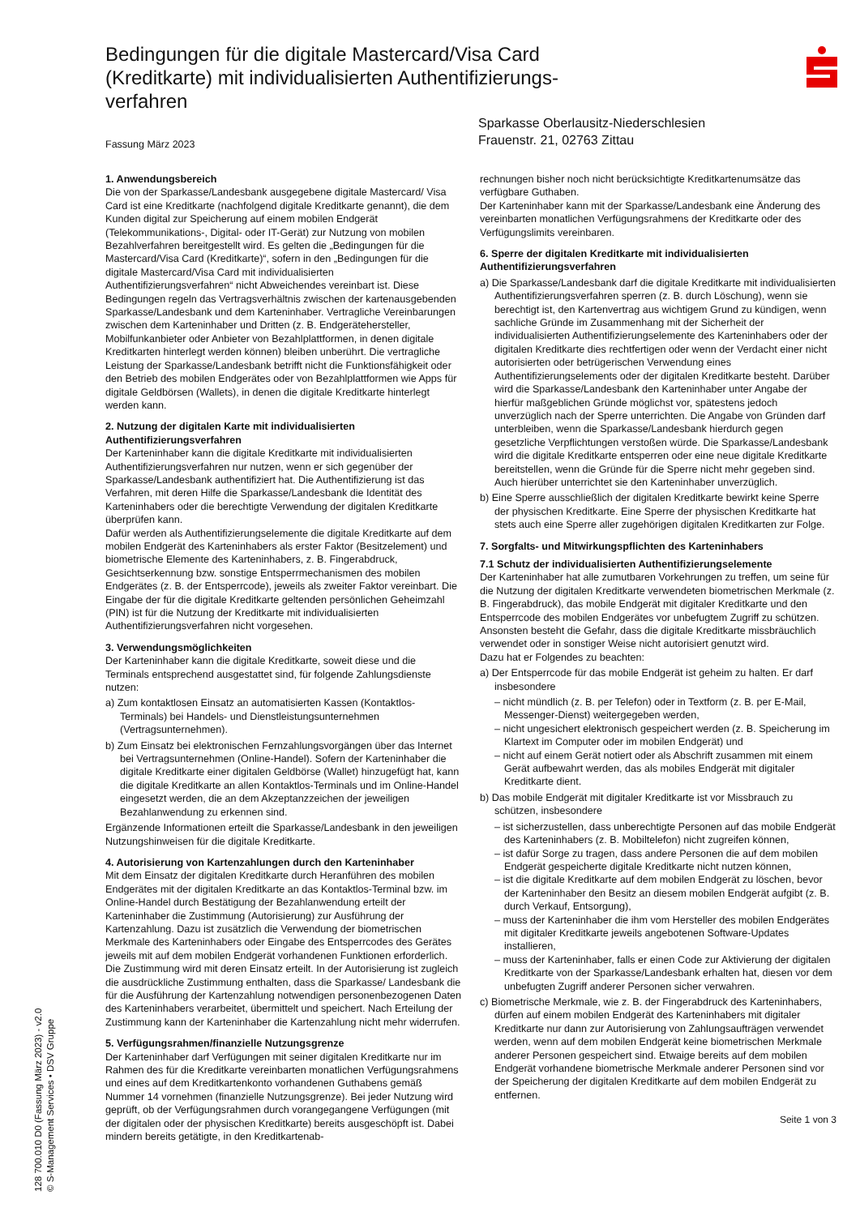Bedingungen für die digitale Mastercard/Visa Card (Kreditkarte) mit individualisierten Authentifizierungs-verfahren
Fassung März 2023
Sparkasse Oberlausitz-Niederschlesien
Frauenstr. 21, 02763 Zittau
1. Anwendungsbereich
Die von der Sparkasse/Landesbank ausgegebene digitale Mastercard/ Visa Card ist eine Kreditkarte (nachfolgend digitale Kreditkarte genannt), die dem Kunden digital zur Speicherung auf einem mobilen Endgerät (Telekommunikations-, Digital- oder IT-Gerät) zur Nutzung von mobilen Bezahlverfahren bereitgestellt wird. Es gelten die „Bedingungen für die Mastercard/Visa Card (Kreditkarte)“, sofern in den „Bedingungen für die digitale Mastercard/Visa Card mit individualisierten Authentifizierungsverfahren“ nicht Abweichendes vereinbart ist. Diese Bedingungen regeln das Vertragsverhältnis zwischen der kartenausgebenden Sparkasse/Landesbank und dem Karteninhaber. Vertragliche Vereinbarungen zwischen dem Karteninhaber und Dritten (z. B. Endgerätehersteller, Mobilfunkanbieter oder Anbieter von Bezahlplattformen, in denen digitale Kreditkarten hinterlegt werden können) bleiben unberührt. Die vertragliche Leistung der Sparkasse/Landesbank betrifft nicht die Funktionsfähigkeit oder den Betrieb des mobilen Endgerätes oder von Bezahlplattformen wie Apps für digitale Geldbörsen (Wallets), in denen die digitale Kreditkarte hinterlegt werden kann.
2. Nutzung der digitalen Karte mit individualisierten Authentifizierungsverfahren
Der Karteninhaber kann die digitale Kreditkarte mit individualisierten Authentifizierungsverfahren nur nutzen, wenn er sich gegenüber der Sparkasse/Landesbank authentifiziert hat. Die Authentifizierung ist das Verfahren, mit deren Hilfe die Sparkasse/Landesbank die Identität des Karteninhabers oder die berechtigte Verwendung der digitalen Kreditkarte überprüfen kann.
Dafür werden als Authentifizierungselemente die digitale Kreditkarte auf dem mobilen Endgerät des Karteninhabers als erster Faktor (Besitzelement) und biometrische Elemente des Karteninhabers, z. B. Fingerabdruck, Gesichtserkennung bzw. sonstige Entsperrmechanismen des mobilen Endgerätes (z. B. der Entsperrcode), jeweils als zweiter Faktor vereinbart. Die Eingabe der für die digitale Kreditkarte geltenden persönlichen Geheimzahl (PIN) ist für die Nutzung der Kreditkarte mit individualisierten Authentifizierungsverfahren nicht vorgesehen.
3. Verwendungsmöglichkeiten
Der Karteninhaber kann die digitale Kreditkarte, soweit diese und die Terminals entsprechend ausgestattet sind, für folgende Zahlungsdienste nutzen:
a) Zum kontaktlosen Einsatz an automatisierten Kassen (Kontaktlos-Terminals) bei Handels- und Dienstleistungsunternehmen (Vertragsunternehmen).
b) Zum Einsatz bei elektronischen Fernzahlungsvorgängen über das Internet bei Vertragsunternehmen (Online-Handel). Sofern der Karteninhaber die digitale Kreditkarte einer digitalen Geldbörse (Wallet) hinzugefügt hat, kann die digitale Kreditkarte an allen Kontaktlos-Terminals und im Online-Handel eingesetzt werden, die an dem Akzeptanzzeichen der jeweiligen Bezahlanwendung zu erkennen sind.
Ergänzende Informationen erteilt die Sparkasse/Landesbank in den jeweiligen Nutzungshinweisen für die digitale Kreditkarte.
4. Autorisierung von Kartenzahlungen durch den Karteninhaber
Mit dem Einsatz der digitalen Kreditkarte durch Heranführen des mobilen Endgerätes mit der digitalen Kreditkarte an das Kontaktlos-Terminal bzw. im Online-Handel durch Bestätigung der Bezahlanwendung erteilt der Karteninhaber die Zustimmung (Autorisierung) zur Ausführung der Kartenzahlung. Dazu ist zusätzlich die Verwendung der biometrischen Merkmale des Karteninhabers oder Eingabe des Entsperrcodes des Gerätes jeweils mit auf dem mobilen Endgerät vorhandenen Funktionen erforderlich. Die Zustimmung wird mit deren Einsatz erteilt. In der Autorisierung ist zugleich die ausdrückliche Zustimmung enthalten, dass die Sparkasse/ Landesbank die für die Ausführung der Kartenzahlung notwendigen personenbezogenen Daten des Karteninhabers verarbeitet, übermittelt und speichert. Nach Erteilung der Zustimmung kann der Karteninhaber die Kartenzahlung nicht mehr widerrufen.
5. Verfügungsrahmen/finanzielle Nutzungsgrenze
Der Karteninhaber darf Verfügungen mit seiner digitalen Kreditkarte nur im Rahmen des für die Kreditkarte vereinbarten monatlichen Verfügungsrahmens und eines auf dem Kreditkartenkonto vorhandenen Guthabens gemäß Nummer 14 vornehmen (finanzielle Nutzungsgrenze). Bei jeder Nutzung wird geprüft, ob der Verfügungsrahmen durch vorangegangene Verfügungen (mit der digitalen oder der physischen Kreditkarte) bereits ausgeschöpft ist. Dabei mindern bereits getätigte, in den Kreditkartenab-
rechnungen bisher noch nicht berücksichtigte Kreditkartenumsätze das verfügbare Guthaben.
Der Karteninhaber kann mit der Sparkasse/Landesbank eine Änderung des vereinbarten monatlichen Verfügungsrahmens der Kreditkarte oder des Verfügungslimits vereinbaren.
6. Sperre der digitalen Kreditkarte mit individualisierten Authentifizierungsverfahren
a) Die Sparkasse/Landesbank darf die digitale Kreditkarte mit individualisierten Authentifizierungsverfahren sperren (z. B. durch Löschung), wenn sie berechtigt ist, den Kartenvertrag aus wichtigem Grund zu kündigen, wenn sachliche Gründe im Zusammenhang mit der Sicherheit der individualisierten Authentifizierungselemente des Karteninhabers oder der digitalen Kreditkarte dies rechtfertigen oder wenn der Verdacht einer nicht autorisierten oder betrügerischen Verwendung eines Authentifizierungselements oder der digitalen Kreditkarte besteht. Darüber wird die Sparkasse/Landesbank den Karteninhaber unter Angabe der hierfür maßgeblichen Gründe möglichst vor, spätestens jedoch unverzüglich nach der Sperre unterrichten. Die Angabe von Gründen darf unterbleiben, wenn die Sparkasse/Landesbank hierdurch gegen gesetzliche Verpflichtungen verstoßen würde. Die Sparkasse/Landesbank wird die digitale Kreditkarte entsperren oder eine neue digitale Kreditkarte bereitstellen, wenn die Gründe für die Sperre nicht mehr gegeben sind. Auch hierüber unterrichtet sie den Karteninhaber unverzüglich.
b) Eine Sperre ausschließlich der digitalen Kreditkarte bewirkt keine Sperre der physischen Kreditkarte. Eine Sperre der physischen Kreditkarte hat stets auch eine Sperre aller zugehörigen digitalen Kreditkarten zur Folge.
7. Sorgfalts- und Mitwirkungspflichten des Karteninhabers
7.1 Schutz der individualisierten Authentifizierungselemente
Der Karteninhaber hat alle zumutbaren Vorkehrungen zu treffen, um seine für die Nutzung der digitalen Kreditkarte verwendeten biometrischen Merkmale (z. B. Fingerabdruck), das mobile Endgerät mit digitaler Kreditkarte und den Entsperrcode des mobilen Endgerätes vor unbefugtem Zugriff zu schützen. Ansonsten besteht die Gefahr, dass die digitale Kreditkarte missbräuchlich verwendet oder in sonstiger Weise nicht autorisiert genutzt wird.
Dazu hat er Folgendes zu beachten:
a) Der Entsperrcode für das mobile Endgerät ist geheim zu halten. Er darf insbesondere
– nicht mündlich (z. B. per Telefon) oder in Textform (z. B. per E-Mail, Messenger-Dienst) weitergegeben werden,
– nicht ungesichert elektronisch gespeichert werden (z. B. Speicherung im Klartext im Computer oder im mobilen Endgerät) und
– nicht auf einem Gerät notiert oder als Abschrift zusammen mit einem Gerät aufbewahrt werden, das als mobiles Endgerät mit digitaler Kreditkarte dient.
b) Das mobile Endgerät mit digitaler Kreditkarte ist vor Missbrauch zu schützen, insbesondere
– ist sicherzustellen, dass unberechtigte Personen auf das mobile Endgerät des Karteninhabers (z. B. Mobiltelefon) nicht zugreifen können,
– ist dafür Sorge zu tragen, dass andere Personen die auf dem mobilen Endgerät gespeicherte digitale Kreditkarte nicht nutzen können,
– ist die digitale Kreditkarte auf dem mobilen Endgerät zu löschen, bevor der Karteninhaber den Besitz an diesem mobilen Endgerät aufgibt (z. B. durch Verkauf, Entsorgung),
– muss der Karteninhaber die ihm vom Hersteller des mobilen Endgerätes mit digitaler Kreditkarte jeweils angebotenen Software-Updates installieren,
– muss der Karteninhaber, falls er einen Code zur Aktivierung der digitalen Kreditkarte von der Sparkasse/Landesbank erhalten hat, diesen vor dem unbefugten Zugriff anderer Personen sicher verwahren.
c) Biometrische Merkmale, wie z. B. der Fingerabdruck des Karteninhabers, dürfen auf einem mobilen Endgerät des Karteninhabers mit digitaler Kreditkarte nur dann zur Autorisierung von Zahlungsaufträgen verwendet werden, wenn auf dem mobilen Endgerät keine biometrischen Merkmale anderer Personen gespeichert sind. Etwaige bereits auf dem mobilen Endgerät vorhandene biometrische Merkmale anderer Personen sind vor der Speicherung der digitalen Kreditkarte auf dem mobilen Endgerät zu entfernen.
Seite 1 von 3
128 700.010 D0 (Fassung März 2023) - v2.0
© S-Management Services • DSV Gruppe